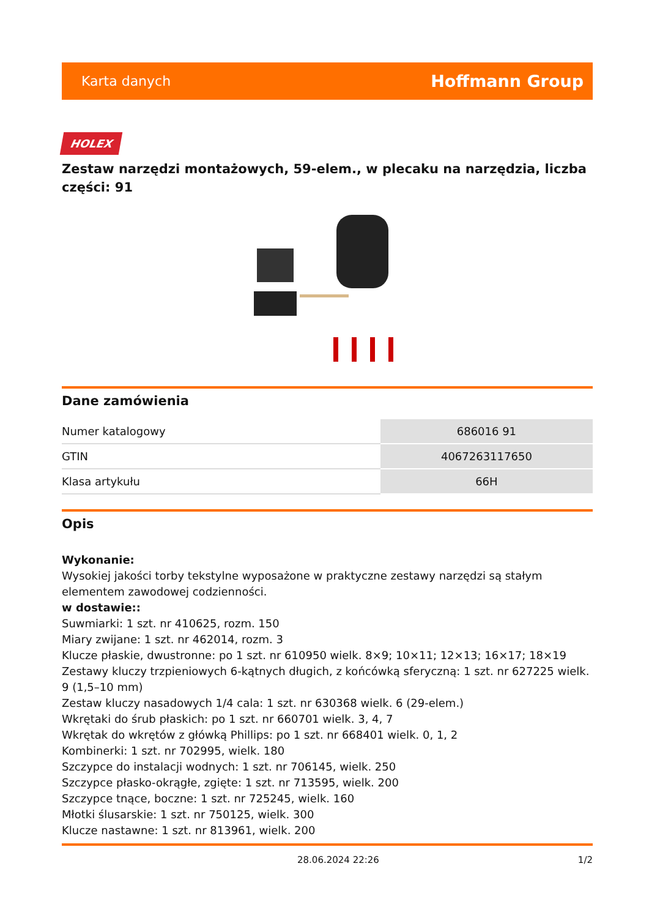Karta danych Hoffmann Group
HOLEX
Zestaw narzędzi montażowych, 59-elem., w plecaku na narzędzia, liczba części: 91
Dane zamówienia
| Numer katalogowy | 686016 91 |
| GTIN | 4067263117650 |
| Klasa artykułu | 66H |
Opis
Wykonanie:
Wysokiej jakości torby tekstylne wyposażone w praktyczne zestawy narzędzi są stałym elementem zawodowej codzienności.
w dostawie::
Suwmiarki: 1 szt. nr 410625, rozm. 150
Miary zwijane: 1 szt. nr 462014, rozm. 3
Klucze płaskie, dwustronne: po 1 szt. nr 610950 wielk. 8×9; 10×11; 12×13; 16×17; 18×19
Zestawy kluczy trzpieniowych 6-kątnych długich, z końcówką sferyczną: 1 szt. nr 627225 wielk. 9 (1,5–10 mm)
Zestaw kluczy nasadowych 1/4 cala: 1 szt. nr 630368 wielk. 6 (29-elem.)
Wkrętaki do śrub płaskich: po 1 szt. nr 660701 wielk. 3, 4, 7
Wkrętak do wkrętów z główką Phillips: po 1 szt. nr 668401 wielk. 0, 1, 2
Kombinerki: 1 szt. nr 702995, wielk. 180
Szczypce do instalacji wodnych: 1 szt. nr 706145, wielk. 250
Szczypce płasko-okrągłe, zgięte: 1 szt. nr 713595, wielk. 200
Szczypce tnące, boczne: 1 szt. nr 725245, wielk. 160
Młotki ślusarskie: 1 szt. nr 750125, wielk. 300
Klucze nastawne: 1 szt. nr 813961, wielk. 200
28.06.2024 22:26 1/2